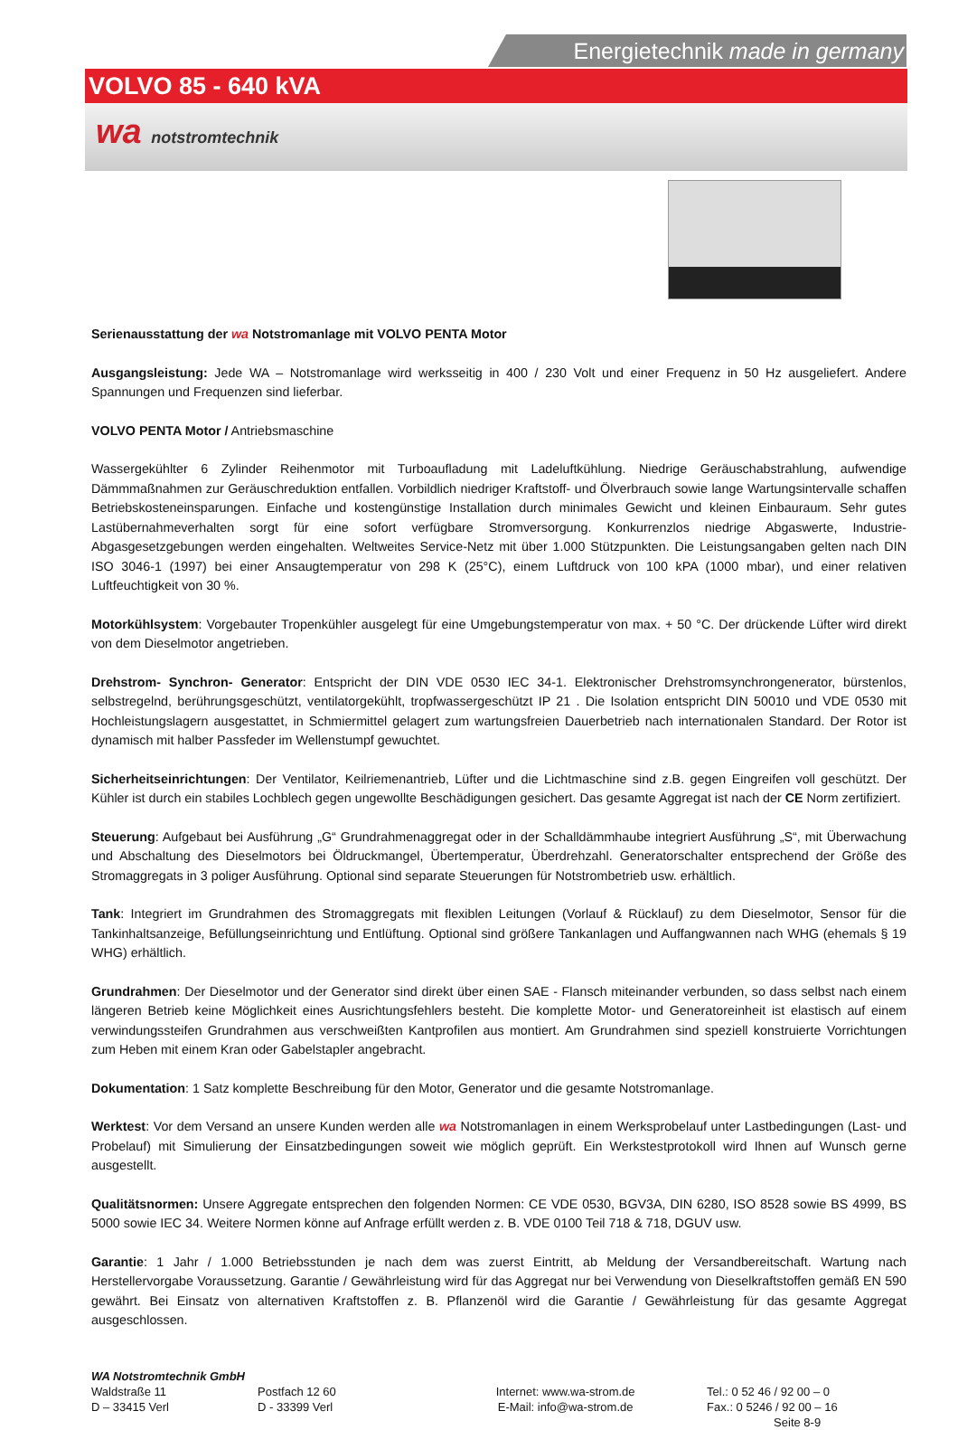Energietechnik made in germany
VOLVO 85 - 640 kVA
wa notstromtechnik
Serienausstattung der wa Notstromanlage mit VOLVO PENTA Motor
Ausgangsleistung: Jede WA – Notstromanlage wird werksseitig in 400 / 230 Volt und einer Frequenz in 50 Hz ausgeliefert. Andere Spannungen und Frequenzen sind lieferbar.
VOLVO PENTA Motor / Antriebsmaschine
Wassergekühlter 6 Zylinder Reihenmotor mit Turboaufladung mit Ladeluftkühlung. Niedrige Geräuschabstrahlung, aufwendige Dämmmaßnahmen zur Geräuschreduktion entfallen. Vorbildlich niedriger Kraftstoff- und Ölverbrauch sowie lange Wartungsintervalle schaffen Betriebskosteneinsparungen. Einfache und kostengünstige Installation durch minimales Gewicht und kleinen Einbauraum. Sehr gutes Lastübernahmeverhalten sorgt für eine sofort verfügbare Stromversorgung. Konkurrenzlos niedrige Abgaswerte, Industrie-Abgasgesetzgebungen werden eingehalten. Weltweites Service-Netz mit über 1.000 Stützpunkten. Die Leistungsangaben gelten nach DIN ISO 3046-1 (1997) bei einer Ansaugtemperatur von 298 K (25°C), einem Luftdruck von 100 kPA (1000 mbar), und einer relativen Luftfeuchtigkeit von 30 %.
Motorkühlsystem: Vorgebauter Tropenkühler ausgelegt für eine Umgebungstemperatur von max. + 50 °C. Der drückende Lüfter wird direkt von dem Dieselmotor angetrieben.
Drehstrom- Synchron- Generator: Entspricht der DIN VDE 0530 IEC 34-1. Elektronischer Drehstromsynchrongenerator, bürstenlos, selbstregelnd, berührungsgeschützt, ventilatorgekühlt, tropfwassergeschützt IP 21 . Die Isolation entspricht DIN 50010 und VDE 0530 mit Hochleistungslagern ausgestattet, in Schmiermittel gelagert zum wartungsfreien Dauerbetrieb nach internationalen Standard. Der Rotor ist dynamisch mit halber Passfeder im Wellenstumpf gewuchtet.
Sicherheitseinrichtungen: Der Ventilator, Keilriemenantrieb, Lüfter und die Lichtmaschine sind z.B. gegen Eingreifen voll geschützt. Der Kühler ist durch ein stabiles Lochblech gegen ungewollte Beschädigungen gesichert. Das gesamte Aggregat ist nach der CE Norm zertifiziert.
Steuerung: Aufgebaut bei Ausführung „G“ Grundrahmenaggregat oder in der Schalldämmhaube integriert Ausführung „S“, mit Überwachung und Abschaltung des Dieselmotors bei Öldruckmangel, Übertemperatur, Überdrehzahl. Generatorschalter entsprechend der Größe des Stromaggregats in 3 poliger Ausführung. Optional sind separate Steuerungen für Notstrombetrieb usw. erhältlich.
Tank: Integriert im Grundrahmen des Stromaggregats mit flexiblen Leitungen (Vorlauf & Rücklauf) zu dem Dieselmotor, Sensor für die Tankinhaltsanzeige, Befüllungseinrichtung und Entlüftung. Optional sind größere Tankanlagen und Auffangwannen nach WHG (ehemals § 19 WHG) erhältlich.
Grundrahmen: Der Dieselmotor und der Generator sind direkt über einen SAE - Flansch miteinander verbunden, so dass selbst nach einem längeren Betrieb keine Möglichkeit eines Ausrichtungsfehlers besteht. Die komplette Motor- und Generatoreinheit ist elastisch auf einem verwindungssteifen Grundrahmen aus verschweißten Kantprofilen aus montiert. Am Grundrahmen sind speziell konstruierte Vorrichtungen zum Heben mit einem Kran oder Gabelstapler angebracht.
Dokumentation: 1 Satz komplette Beschreibung für den Motor, Generator und die gesamte Notstromanlage.
Werktest: Vor dem Versand an unsere Kunden werden alle wa Notstromanlagen in einem Werksprobelauf unter Lastbedingungen (Last- und Probelauf) mit Simulierung der Einsatzbedingungen soweit wie möglich geprüft. Ein Werkstestprotokoll wird Ihnen auf Wunsch gerne ausgestellt.
Qualitätsnormen: Unsere Aggregate entsprechen den folgenden Normen: CE VDE 0530, BGV3A, DIN 6280, ISO 8528 sowie BS 4999, BS 5000 sowie IEC 34. Weitere Normen könne auf Anfrage erfüllt werden z. B. VDE 0100 Teil 718 & 718, DGUV usw.
Garantie: 1 Jahr / 1.000 Betriebsstunden je nach dem was zuerst Eintritt, ab Meldung der Versandbereitschaft. Wartung nach Herstellervorgabe Voraussetzung. Garantie / Gewährleistung wird für das Aggregat nur bei Verwendung von Dieselkraftstoffen gemäß EN 590 gewährt. Bei Einsatz von alternativen Kraftstoffen z. B. Pflanzenöl wird die Garantie / Gewährleistung für das gesamte Aggregat ausgeschlossen.
WA Notstromtechnik GmbH
Waldstraße 11
D – 33415 Verl
Postfach 12 60
D - 33399 Verl
Internet: www.wa-strom.de
E-Mail: info@wa-strom.de
Tel.: 0 52 46 / 92 00 – 0
Fax.: 0 5246 / 92 00 – 16
Seite 8-9